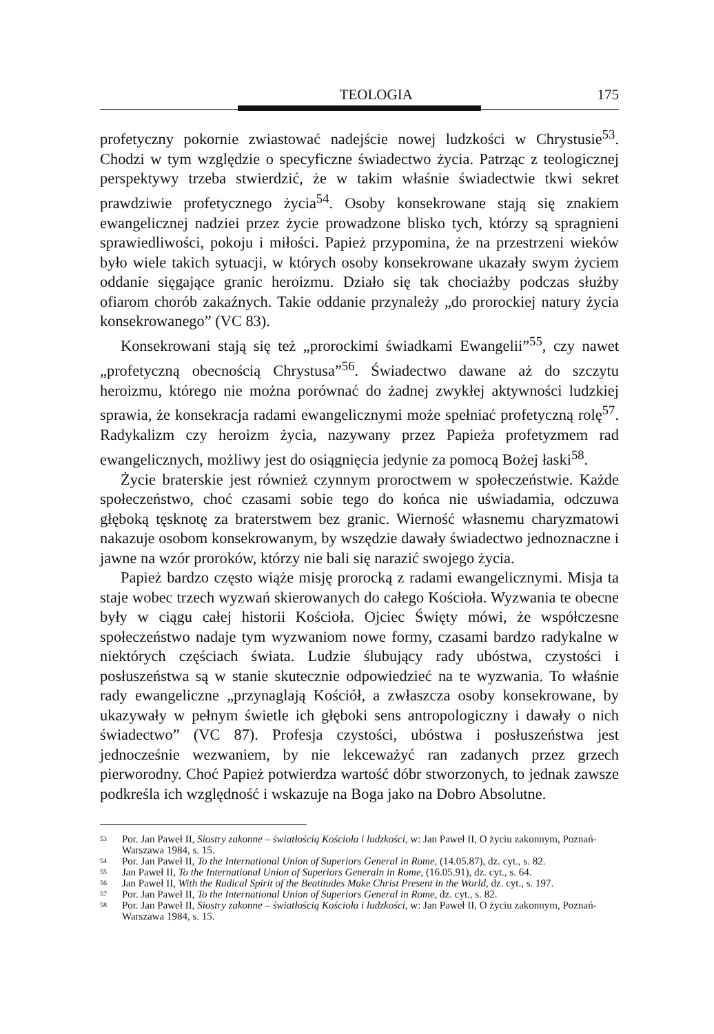TEOLOGIA 175
profetyczny pokornie zwiastować nadejście nowej ludzkości w Chrystusie<sup>53</sup>. Chodzi w tym względzie o specyficzne świadectwo życia. Patrząc z teologicznej perspektywy trzeba stwierdzić, że w takim właśnie świadectwie tkwi sekret prawdziwie profetycznego życia<sup>54</sup>. Osoby konsekrowane stają się znakiem ewangelicznej nadziei przez życie prowadzone blisko tych, którzy są spragnieni sprawiedliwości, pokoju i miłości. Papież przypomina, że na przestrzeni wieków było wiele takich sytuacji, w których osoby konsekrowane ukazały swym życiem oddanie sięgające granic heroizmu. Działo się tak chociażby podczas służby ofiarom chorób zakaźnych. Takie oddanie przynależy „do prorockiej natury życia konsekrowanego” (VC 83).
Konsekrowani stają się też „prorockimi świadkami Ewangelii”<sup>55</sup>, czy nawet „profetyczną obecnością Chrystusa”<sup>56</sup>. Świadectwo dawane aż do szczytu heroizmu, którego nie można porównać do żadnej zwykłej aktywności ludzkiej sprawia, że konsekracja radami ewangelicznymi może spełniać profetyczną rolę<sup>57</sup>. Radykalizm czy heroizm życia, nazywany przez Papieża profetyzmem rad ewangelicznych, możliwy jest do osiągnięcia jedynie za pomocą Bożej łaski<sup>58</sup>.
Życie braterskie jest również czynnym proroctwem w społeczeństwie. Każde społeczeństwo, choć czasami sobie tego do końca nie uświadamia, odczuwa głęboką tęsknotę za braterstwem bez granic. Wierność własnemu charyzmatowi nakazuje osobom konsekrowanym, by wszędzie dawały świadectwo jednoznaczne i jawne na wzór proroków, którzy nie bali się narazić swojego życia.
Papież bardzo często wiąże misję prorocką z radami ewangelicznymi. Misja ta staje wobec trzech wyzwań skierowanych do całego Kościoła. Wyzwania te obecne były w ciągu całej historii Kościoła. Ojciec Święty mówi, że współczesne społeczeństwo nadaje tym wyzwaniom nowe formy, czasami bardzo radykalne w niektórych częściach świata. Ludzie ślubujący rady ubóstwa, czystości i posłuszeństwa są w stanie skutecznie odpowiedzieć na te wyzwania. To właśnie rady ewangeliczne „przynaglają Kościół, a zwłaszcza osoby konsekrowane, by ukazywały w pełnym świetle ich głęboki sens antropologiczny i dawały o nich świadectwo” (VC 87). Profesja czystości, ubóstwa i posłuszeństwa jest jednocześnie wezwaniem, by nie lekceważyć ran zadanych przez grzech pierworodny. Choć Papież potwierdza wartość dóbr stworzonych, to jednak zawsze podkreśla ich względność i wskazuje na Boga jako na Dobro Absolutne.
53 Por. Jan Paweł II, Siostry zakonne – światłością Kościoła i ludzkości, w: Jan Paweł II, O życiu zakonnym, Poznań-Warszawa 1984, s. 15.
54 Por. Jan Paweł II, To the International Union of Superiors General in Rome, (14.05.87), dz. cyt., s. 82.
55 Jan Paweł II, To the International Union of Superiors Generaln in Rome, (16.05.91), dz. cyt., s. 64.
56 Jan Paweł II, With the Radical Spirit of the Beatitudes Make Christ Present in the World, dz. cyt., s. 197.
57 Por. Jan Paweł II, To the International Union of Superiors General in Rome, dz. cyt., s. 82.
58 Por. Jan Paweł II, Siostry zakonne – światłością Kościoła i ludzkości, w: Jan Paweł II, O życiu zakonnym, Poznań-Warszawa 1984, s. 15.